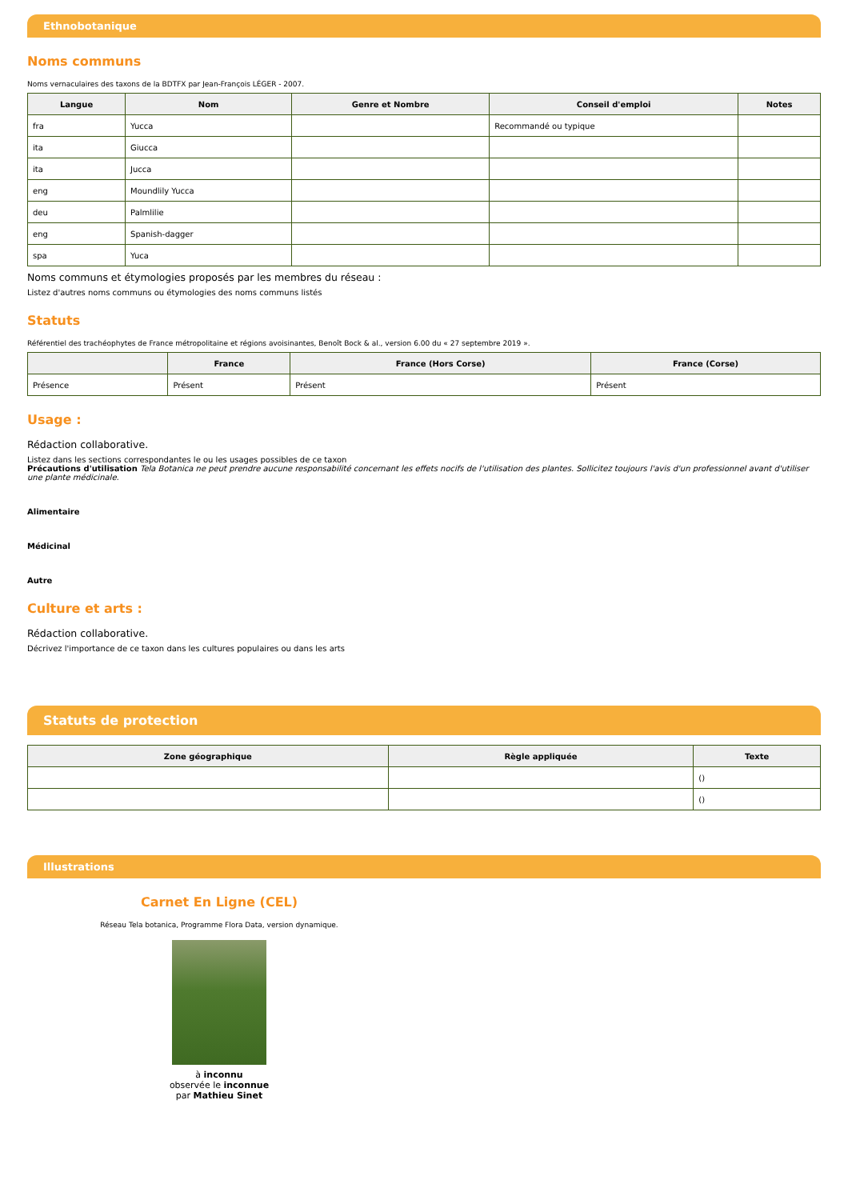Ethnobotanique
Noms communs
Noms vernaculaires des taxons de la BDTFX par Jean-François LÉGER - 2007.
| Langue | Nom | Genre et Nombre | Conseil d'emploi | Notes |
| --- | --- | --- | --- | --- |
| fra | Yucca | | Recommandé ou typique | |
| ita | Giucca | | | |
| ita | Jucca | | | |
| eng | Moundlily Yucca | | | |
| deu | Palmlilie | | | |
| eng | Spanish-dagger | | | |
| spa | Yuca | | | |
Noms communs et étymologies proposés par les membres du réseau :
Listez d'autres noms communs ou étymologies des noms communs listés
Statuts
Référentiel des trachéophytes de France métropolitaine et régions avoisinantes, Benoît Bock & al., version 6.00 du « 27 septembre 2019 ».
| | France | France (Hors Corse) | France (Corse) |
| --- | --- | --- | --- |
| Présence | Présent | Présent | Présent |
Usage :
Rédaction collaborative.
Listez dans les sections correspondantes le ou les usages possibles de ce taxon
Précautions d'utilisation Tela Botanica ne peut prendre aucune responsabilité concernant les effets nocifs de l'utilisation des plantes. Sollicitez toujours l'avis d'un professionnel avant d'utiliser une plante médicinale.
Alimentaire
Médicinal
Autre
Culture et arts :
Rédaction collaborative.
Décrivez l'importance de ce taxon dans les cultures populaires ou dans les arts
Statuts de protection
| Zone géographique | Règle appliquée | Texte |
| --- | --- | --- |
| | | () |
| | | () |
Illustrations
Carnet En Ligne (CEL)
Réseau Tela botanica, Programme Flora Data, version dynamique.
à inconnu
observée le inconnue
par Mathieu Sinet